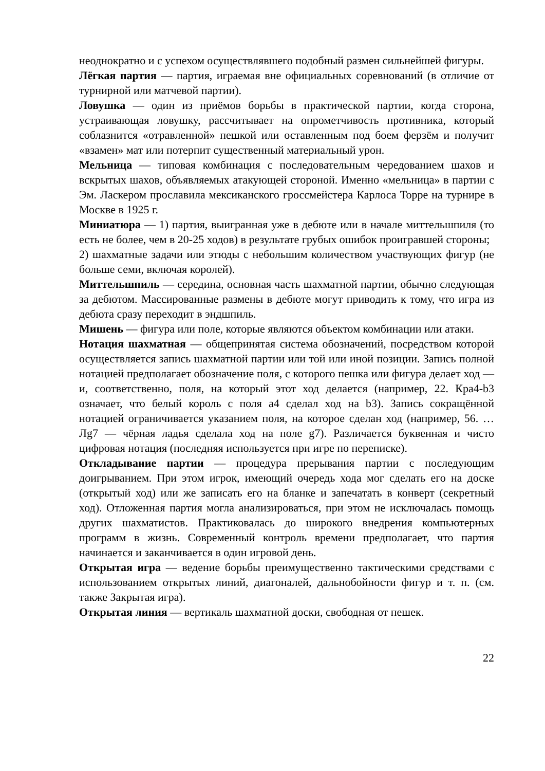неоднократно и с успехом осуществлявшего подобный размен сильнейшей фигуры.
Лёгкая партия — партия, играемая вне официальных соревнований (в отличие от турнирной или матчевой партии).
Ловушка — один из приёмов борьбы в практической партии, когда сторона, устраивающая ловушку, рассчитывает на опрометчивость противника, который соблазнится «отравленной» пешкой или оставленным под боем ферзём и получит «взамен» мат или потерпит существенный материальный урон.
Мельница — типовая комбинация с последовательным чередованием шахов и вскрытых шахов, объявляемых атакующей стороной. Именно «мельница» в партии с Эм. Ласкером прославила мексиканского гроссмейстера Карлоса Торре на турнире в Москве в 1925 г.
Миниатюра — 1) партия, выигранная уже в дебюте или в начале миттельшпиля (то есть не более, чем в 20-25 ходов) в результате грубых ошибок проигравшей стороны;
2) шахматные задачи или этюды с небольшим количеством участвующих фигур (не больше семи, включая королей).
Миттельшпиль — середина, основная часть шахматной партии, обычно следующая за дебютом. Массированные размены в дебюте могут приводить к тому, что игра из дебюта сразу переходит в эндшпиль.
Мишень — фигура или поле, которые являются объектом комбинации или атаки.
Нотация шахматная — общепринятая система обозначений, посредством которой осуществляется запись шахматной партии или той или иной позиции. Запись полной нотацией предполагает обозначение поля, с которого пешка или фигура делает ход — и, соответственно, поля, на который этот ход делается (например, 22. Кра4-b3 означает, что белый король с поля a4 сделал ход на b3). Запись сокращённой нотацией ограничивается указанием поля, на которое сделан ход (например, 56. …Лg7 — чёрная ладья сделала ход на поле g7). Различается буквенная и чисто цифровая нотация (последняя используется при игре по переписке).
Откладывание партии — процедура прерывания партии с последующим доигрыванием. При этом игрок, имеющий очередь хода мог сделать его на доске (открытый ход) или же записать его на бланке и запечатать в конверт (секретный ход). Отложенная партия могла анализироваться, при этом не исключалась помощь других шахматистов. Практиковалась до широкого внедрения компьютерных программ в жизнь. Современный контроль времени предполагает, что партия начинается и заканчивается в один игровой день.
Открытая игра — ведение борьбы преимущественно тактическими средствами с использованием открытых линий, диагоналей, дальнобойности фигур и т. п. (см. также Закрытая игра).
Открытая линия — вертикаль шахматной доски, свободная от пешек.
22